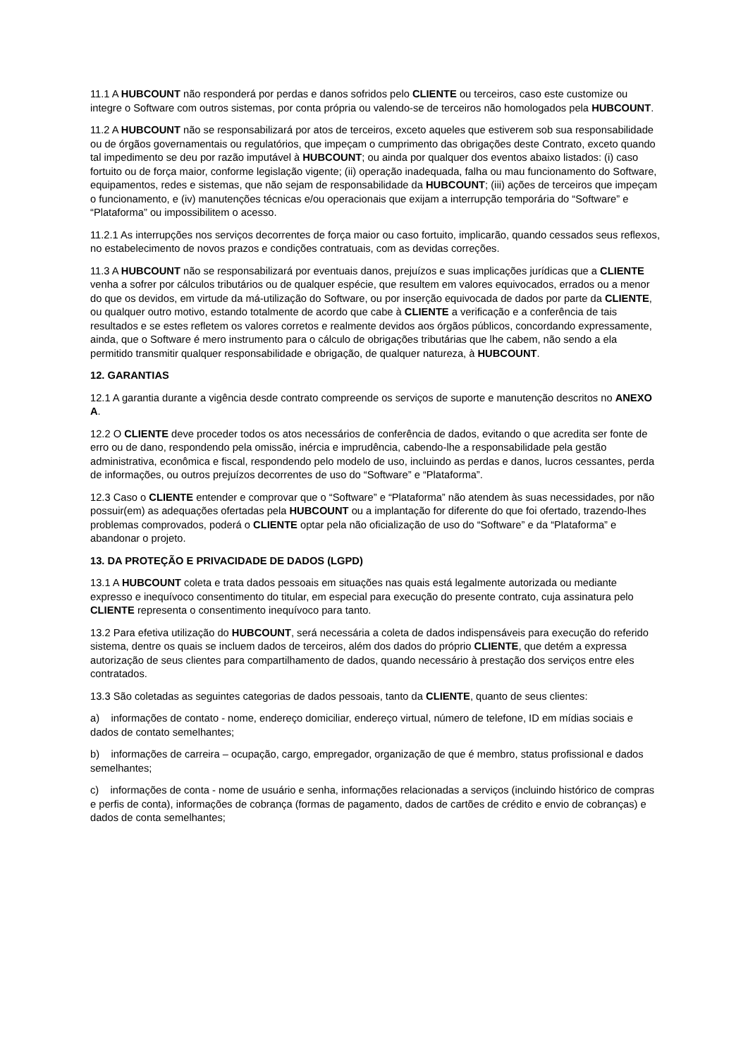11.1 A HUBCOUNT não responderá por perdas e danos sofridos pelo CLIENTE ou terceiros, caso este customize ou integre o Software com outros sistemas, por conta própria ou valendo-se de terceiros não homologados pela HUBCOUNT.
11.2 A HUBCOUNT não se responsabilizará por atos de terceiros, exceto aqueles que estiverem sob sua responsabilidade ou de órgãos governamentais ou regulatórios, que impeçam o cumprimento das obrigações deste Contrato, exceto quando tal impedimento se deu por razão imputável à HUBCOUNT; ou ainda por qualquer dos eventos abaixo listados: (i) caso fortuito ou de força maior, conforme legislação vigente; (ii) operação inadequada, falha ou mau funcionamento do Software, equipamentos, redes e sistemas, que não sejam de responsabilidade da HUBCOUNT; (iii) ações de terceiros que impeçam o funcionamento, e (iv) manutenções técnicas e/ou operacionais que exijam a interrupção temporária do “Software” e “Plataforma” ou impossibilitem o acesso.
11.2.1 As interrupções nos serviços decorrentes de força maior ou caso fortuito, implicarão, quando cessados seus reflexos, no estabelecimento de novos prazos e condições contratuais, com as devidas correções.
11.3 A HUBCOUNT não se responsabilizará por eventuais danos, prejuízos e suas implicações jurídicas que a CLIENTE venha a sofrer por cálculos tributários ou de qualquer espécie, que resultem em valores equivocados, errados ou a menor do que os devidos, em virtude da má-utilização do Software, ou por inserção equivocada de dados por parte da CLIENTE, ou qualquer outro motivo, estando totalmente de acordo que cabe à CLIENTE a verificação e a conferência de tais resultados e se estes refletem os valores corretos e realmente devidos aos órgãos públicos, concordando expressamente, ainda, que o Software é mero instrumento para o cálculo de obrigações tributárias que lhe cabem, não sendo a ela permitido transmitir qualquer responsabilidade e obrigação, de qualquer natureza, à HUBCOUNT.
12. GARANTIAS
12.1 A garantia durante a vigência desde contrato compreende os serviços de suporte e manutenção descritos no ANEXO A.
12.2 O CLIENTE deve proceder todos os atos necessários de conferência de dados, evitando o que acredita ser fonte de erro ou de dano, respondendo pela omissão, inércia e imprudência, cabendo-lhe a responsabilidade pela gestão administrativa, econômica e fiscal, respondendo pelo modelo de uso, incluindo as perdas e danos, lucros cessantes, perda de informações, ou outros prejuízos decorrentes de uso do “Software” e “Plataforma”.
12.3 Caso o CLIENTE entender e comprovar que o “Software” e “Plataforma” não atendem às suas necessidades, por não possuir(em) as adequações ofertadas pela HUBCOUNT ou a implantação for diferente do que foi ofertado, trazendo-lhes problemas comprovados, poderá o CLIENTE optar pela não oficialização de uso do “Software” e da “Plataforma” e abandonar o projeto.
13. DA PROTEÇÃO E PRIVACIDADE DE DADOS (LGPD)
13.1 A HUBCOUNT coleta e trata dados pessoais em situações nas quais está legalmente autorizada ou mediante expresso e inequívoco consentimento do titular, em especial para execução do presente contrato, cuja assinatura pelo CLIENTE representa o consentimento inequívoco para tanto.
13.2 Para efetiva utilização do HUBCOUNT, será necessária a coleta de dados indispensáveis para execução do referido sistema, dentre os quais se incluem dados de terceiros, além dos dados do próprio CLIENTE, que detém a expressa autorização de seus clientes para compartilhamento de dados, quando necessário à prestação dos serviços entre eles contratados.
13.3 São coletadas as seguintes categorias de dados pessoais, tanto da CLIENTE, quanto de seus clientes:
a) informações de contato - nome, endereço domiciliar, endereço virtual, número de telefone, ID em mídias sociais e dados de contato semelhantes;
b) informações de carreira – ocupação, cargo, empregador, organização de que é membro, status profissional e dados semelhantes;
c) informações de conta - nome de usuário e senha, informações relacionadas a serviços (incluindo histórico de compras e perfis de conta), informações de cobrança (formas de pagamento, dados de cartões de crédito e envio de cobranças) e dados de conta semelhantes;